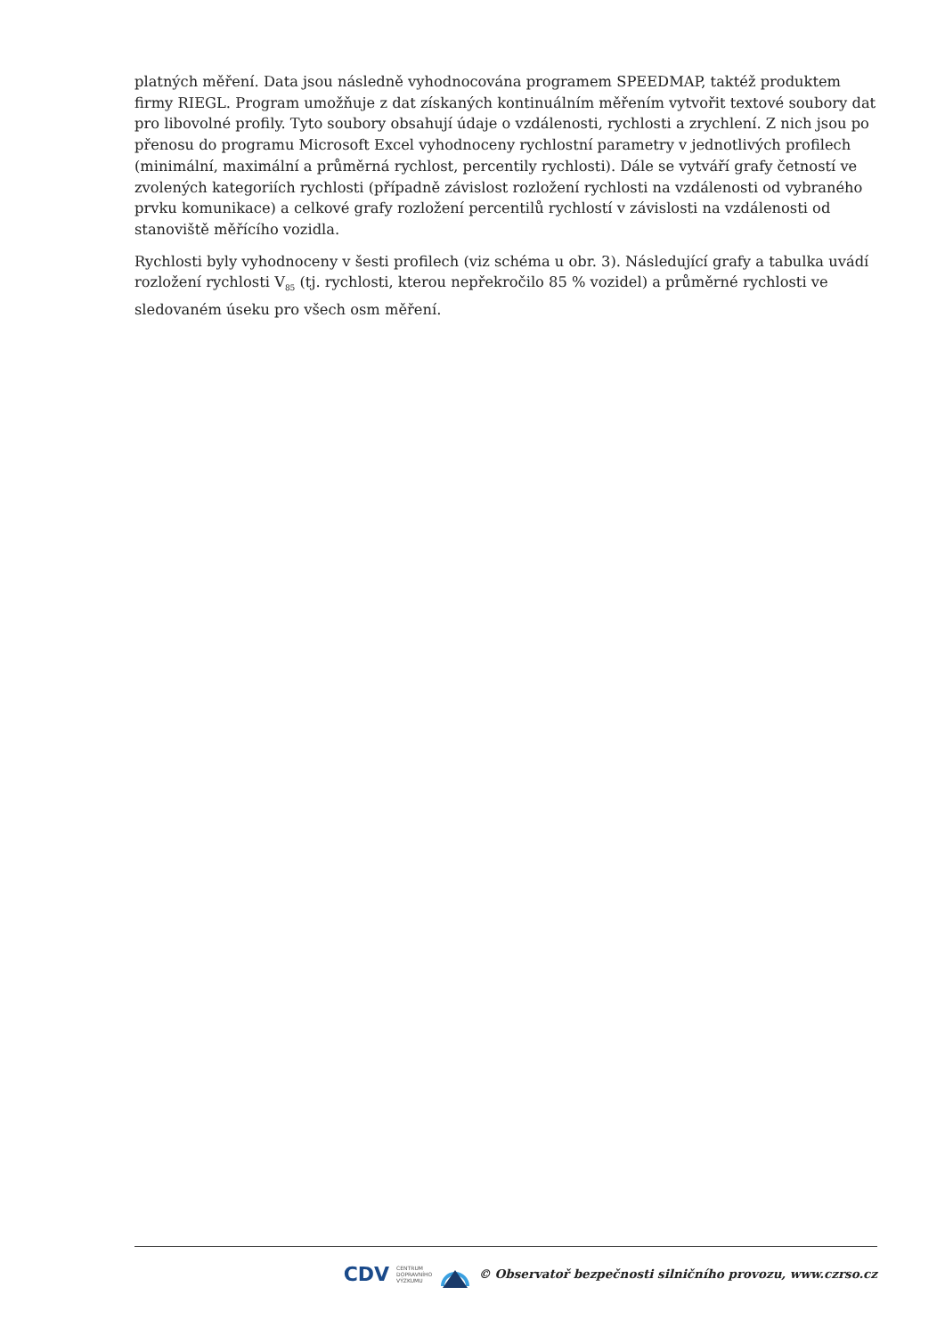platných měření. Data jsou následně vyhodnocována programem SPEEDMAP, taktéž produktem firmy RIEGL. Program umožňuje z dat získaných kontinuálním měřením vytvořit textové soubory dat pro libovolné profily. Tyto soubory obsahují údaje o vzdálenosti, rychlosti a zrychlení. Z nich jsou po přenosu do programu Microsoft Excel vyhodnoceny rychlostní parametry v jednotlivých profilech (minimální, maximální a průměrná rychlost, percentily rychlosti). Dále se vytváří grafy četností ve zvolených kategoriích rychlosti (případně závislost rozložení rychlosti na vzdálenosti od vybraného prvku komunikace) a celkové grafy rozložení percentilů rychlostí v závislosti na vzdálenosti od stanoviště měřícího vozidla.
Rychlosti byly vyhodnoceny v šesti profilech (viz schéma u obr. 3). Následující grafy a tabulka uvádí rozložení rychlosti V<sub>85</sub> (tj. rychlosti, kterou nepřekročilo 85 % vozidel) a průměrné rychlosti ve sledovaném úseku pro všech osm měření.
CDV CENTRUM
DOPRAVNÍHO
VÝZKUMU © Observatoř bezpečnosti silničního provozu, www.czrso.cz